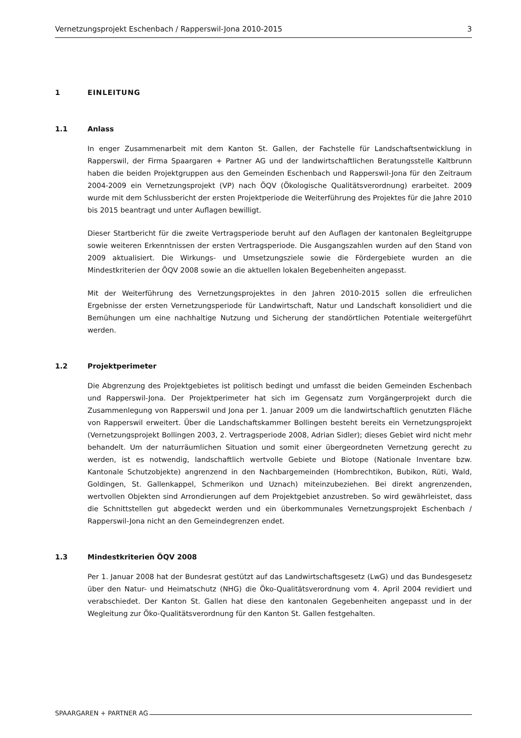Vernetzungsprojekt Eschenbach / Rapperswil-Jona 2010-2015 3
1 EINLEITUNG
1.1 Anlass
In enger Zusammenarbeit mit dem Kanton St. Gallen, der Fachstelle für Landschaftsentwicklung in Rapperswil, der Firma Spaargaren + Partner AG und der landwirtschaftlichen Beratungsstelle Kaltbrunn haben die beiden Projektgruppen aus den Gemeinden Eschenbach und Rapperswil-Jona für den Zeitraum 2004-2009 ein Vernetzungsprojekt (VP) nach ÖQV (Ökologische Qualitätsverordnung) erarbeitet. 2009 wurde mit dem Schlussbericht der ersten Projektperiode die Weiterführung des Projektes für die Jahre 2010 bis 2015 beantragt und unter Auflagen bewilligt.
Dieser Startbericht für die zweite Vertragsperiode beruht auf den Auflagen der kantonalen Begleitgruppe sowie weiteren Erkenntnissen der ersten Vertragsperiode. Die Ausgangszahlen wurden auf den Stand von 2009 aktualisiert. Die Wirkungs- und Umsetzungsziele sowie die Fördergebiete wurden an die Mindestkriterien der ÖQV 2008 sowie an die aktuellen lokalen Begebenheiten angepasst.
Mit der Weiterführung des Vernetzungsprojektes in den Jahren 2010-2015 sollen die erfreulichen Ergebnisse der ersten Vernetzungsperiode für Landwirtschaft, Natur und Landschaft konsolidiert und die Bemühungen um eine nachhaltige Nutzung und Sicherung der standörtlichen Potentiale weitergeführt werden.
1.2 Projektperimeter
Die Abgrenzung des Projektgebietes ist politisch bedingt und umfasst die beiden Gemeinden Eschenbach und Rapperswil-Jona. Der Projektperimeter hat sich im Gegensatz zum Vorgängerprojekt durch die Zusammenlegung von Rapperswil und Jona per 1. Januar 2009 um die landwirtschaftlich genutzten Fläche von Rapperswil erweitert. Über die Landschaftskammer Bollingen besteht bereits ein Vernetzungsprojekt (Vernetzungsprojekt Bollingen 2003, 2. Vertragsperiode 2008, Adrian Sidler); dieses Gebiet wird nicht mehr behandelt. Um der naturräumlichen Situation und somit einer übergeordneten Vernetzung gerecht zu werden, ist es notwendig, landschaftlich wertvolle Gebiete und Biotope (Nationale Inventare bzw. Kantonale Schutzobjekte) angrenzend in den Nachbargemeinden (Hombrechtikon, Bubikon, Rüti, Wald, Goldingen, St. Gallenkappel, Schmerikon und Uznach) miteinzubeziehen. Bei direkt angrenzenden, wertvollen Objekten sind Arrondierungen auf dem Projektgebiet anzustreben. So wird gewährleistet, dass die Schnittstellen gut abgedeckt werden und ein überkommunales Vernetzungsprojekt Eschenbach / Rapperswil-Jona nicht an den Gemeindegrenzen endet.
1.3 Mindestkriterien ÖQV 2008
Per 1. Januar 2008 hat der Bundesrat gestützt auf das Landwirtschaftsgesetz (LwG) und das Bundesgesetz über den Natur- und Heimatschutz (NHG) die Öko-Qualitätsverordnung vom 4. April 2004 revidiert und verabschiedet. Der Kanton St. Gallen hat diese den kantonalen Gegebenheiten angepasst und in der Wegleitung zur Öko-Qualitätsverordnung für den Kanton St. Gallen festgehalten.
SPAARGAREN + PARTNER AG